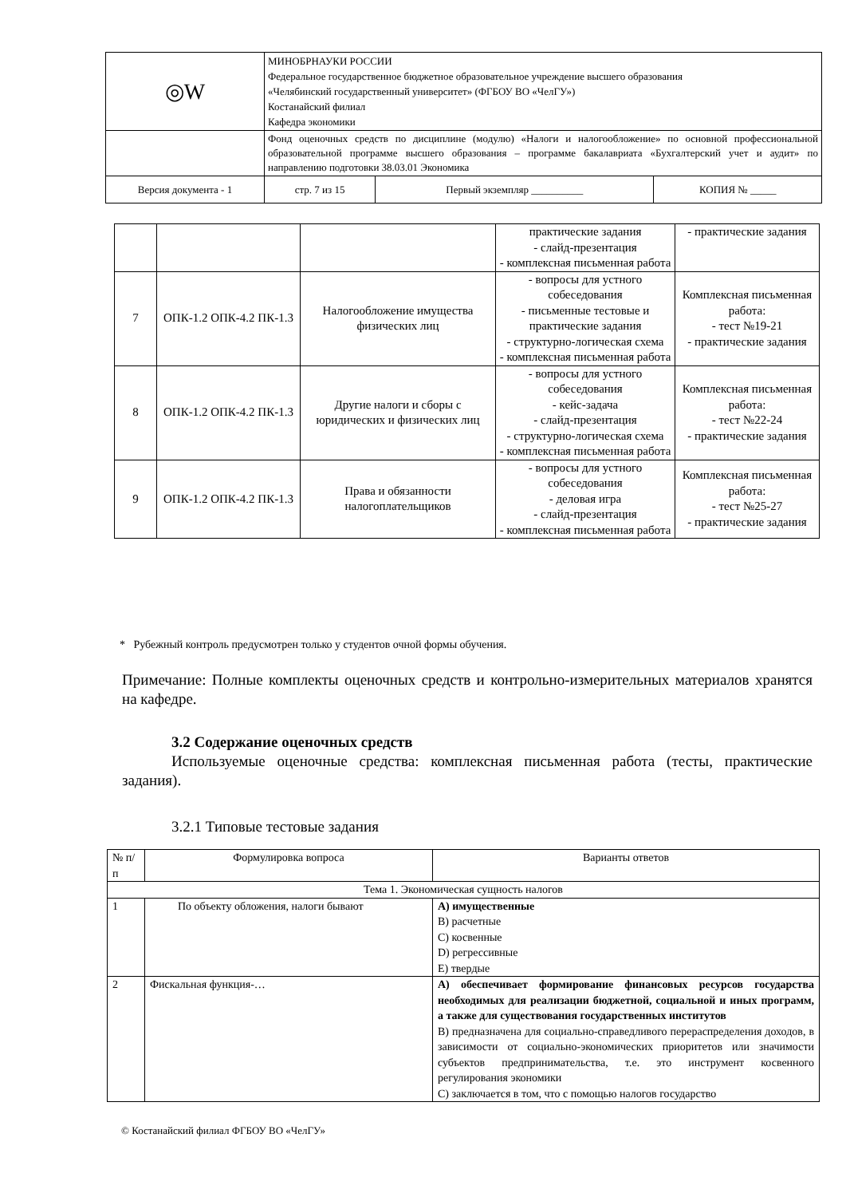| ◎W | МИНОБРНАУКИ РОССИИ Федеральное государственное бюджетное образовательное учреждение высшего образования «Челябинский государственный университет» (ФГБОУ ВО «ЧелГУ») Костанайский филиал Кафедра экономики | | |
| | Фонд оценочных средств по дисциплине (модулю) «Налоги и налогообложение» по основной профессиональной образовательной программе высшего образования – программе бакалавриата «Бухгалтерский учет и аудит» по направлению подготовки 38.03.01 Экономика | | |
| Версия документа - 1 | стр. 7 из 15 | Первый экземпляр __________ | КОПИЯ № _____ |
| | | | практические задания - слайд-презентация - комплексная письменная работа | - практические задания |
| 7 | ОПК-1.2 ОПК-4.2 ПК-1.3 | Налогообложение имущества физических лиц | - вопросы для устного собеседования - письменные тестовые и практические задания - структурно-логическая схема - комплексная письменная работа | Комплексная письменная работа: - тест №19-21 - практические задания |
| 8 | ОПК-1.2 ОПК-4.2 ПК-1.3 | Другие налоги и сборы с юридических и физических лиц | - вопросы для устного собеседования - кейс-задача - слайд-презентация - структурно-логическая схема - комплексная письменная работа | Комплексная письменная работа: - тест №22-24 - практические задания |
| 9 | ОПК-1.2 ОПК-4.2 ПК-1.3 | Права и обязанности налогоплательщиков | - вопросы для устного собеседования - деловая игра - слайд-презентация - комплексная письменная работа | Комплексная письменная работа: - тест №25-27 - практические задания |
* Рубежный контроль предусмотрен только у студентов очной формы обучения.
Примечание: Полные комплекты оценочных средств и контрольно-измерительных материалов хранятся на кафедре.
3.2 Содержание оценочных средств
Используемые оценочные средства: комплексная письменная работа (тесты, практические задания).
3.2.1 Типовые тестовые задания
| № п/п | Формулировка вопроса | Варианты ответов |
| --- | --- | --- |
| Тема 1. Экономическая сущность налогов | | |
| 1 | По объекту обложения, налоги бывают | A) имущественные B) расчетные C) косвенные D) регрессивные E) твердые |
| 2 | Фискальная функция-… | A) обеспечивает формирование финансовых ресурсов государства необходимых для реализации бюджетной, социальной и иных программ, а также для существования государственных институтов B) предназначена для социально-справедливого перераспределения доходов, в зависимости от социально-экономических приоритетов или значимости субъектов предпринимательства, т.е. это инструмент косвенного регулирования экономики C) заключается в том, что с помощью налогов государство |
© Костанайский филиал ФГБОУ ВО «ЧелГУ»